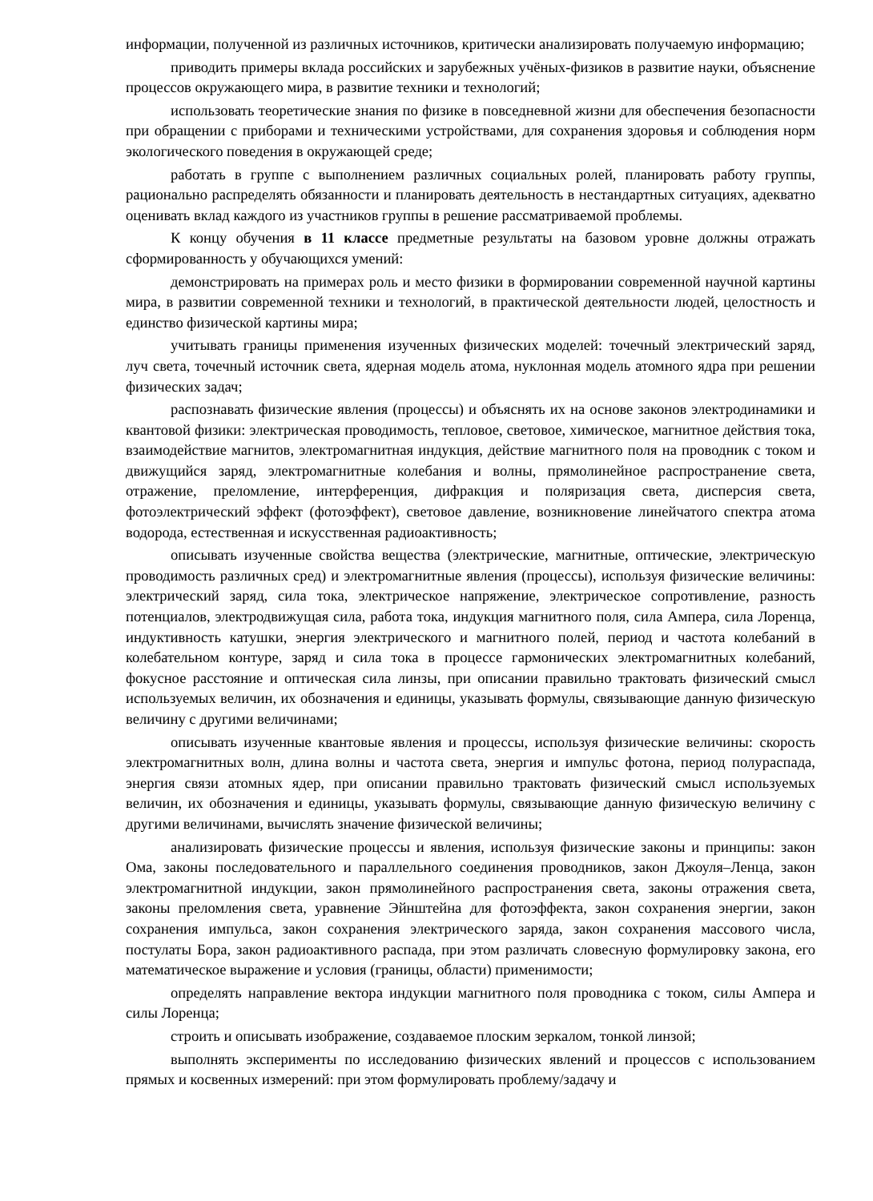информации, полученной из различных источников, критически анализировать получаемую информацию;
приводить примеры вклада российских и зарубежных учёных-физиков в развитие науки, объяснение процессов окружающего мира, в развитие техники и технологий;
использовать теоретические знания по физике в повседневной жизни для обеспечения безопасности при обращении с приборами и техническими устройствами, для сохранения здоровья и соблюдения норм экологического поведения в окружающей среде;
работать в группе с выполнением различных социальных ролей, планировать работу группы, рационально распределять обязанности и планировать деятельность в нестандартных ситуациях, адекватно оценивать вклад каждого из участников группы в решение рассматриваемой проблемы.
К концу обучения в 11 классе предметные результаты на базовом уровне должны отражать сформированность у обучающихся умений:
демонстрировать на примерах роль и место физики в формировании современной научной картины мира, в развитии современной техники и технологий, в практической деятельности людей, целостность и единство физической картины мира;
учитывать границы применения изученных физических моделей: точечный электрический заряд, луч света, точечный источник света, ядерная модель атома, нуклонная модель атомного ядра при решении физических задач;
распознавать физические явления (процессы) и объяснять их на основе законов электродинамики и квантовой физики: электрическая проводимость, тепловое, световое, химическое, магнитное действия тока, взаимодействие магнитов, электромагнитная индукция, действие магнитного поля на проводник с током и движущийся заряд, электромагнитные колебания и волны, прямолинейное распространение света, отражение, преломление, интерференция, дифракция и поляризация света, дисперсия света, фотоэлектрический эффект (фотоэффект), световое давление, возникновение линейчатого спектра атома водорода, естественная и искусственная радиоактивность;
описывать изученные свойства вещества (электрические, магнитные, оптические, электрическую проводимость различных сред) и электромагнитные явления (процессы), используя физические величины: электрический заряд, сила тока, электрическое напряжение, электрическое сопротивление, разность потенциалов, электродвижущая сила, работа тока, индукция магнитного поля, сила Ампера, сила Лоренца, индуктивность катушки, энергия электрического и магнитного полей, период и частота колебаний в колебательном контуре, заряд и сила тока в процессе гармонических электромагнитных колебаний, фокусное расстояние и оптическая сила линзы, при описании правильно трактовать физический смысл используемых величин, их обозначения и единицы, указывать формулы, связывающие данную физическую величину с другими величинами;
описывать изученные квантовые явления и процессы, используя физические величины: скорость электромагнитных волн, длина волны и частота света, энергия и импульс фотона, период полураспада, энергия связи атомных ядер, при описании правильно трактовать физический смысл используемых величин, их обозначения и единицы, указывать формулы, связывающие данную физическую величину с другими величинами, вычислять значение физической величины;
анализировать физические процессы и явления, используя физические законы и принципы: закон Ома, законы последовательного и параллельного соединения проводников, закон Джоуля–Ленца, закон электромагнитной индукции, закон прямолинейного распространения света, законы отражения света, законы преломления света, уравнение Эйнштейна для фотоэффекта, закон сохранения энергии, закон сохранения импульса, закон сохранения электрического заряда, закон сохранения массового числа, постулаты Бора, закон радиоактивного распада, при этом различать словесную формулировку закона, его математическое выражение и условия (границы, области) применимости;
определять направление вектора индукции магнитного поля проводника с током, силы Ампера и силы Лоренца;
строить и описывать изображение, создаваемое плоским зеркалом, тонкой линзой;
выполнять эксперименты по исследованию физических явлений и процессов с использованием прямых и косвенных измерений: при этом формулировать проблему/задачу и